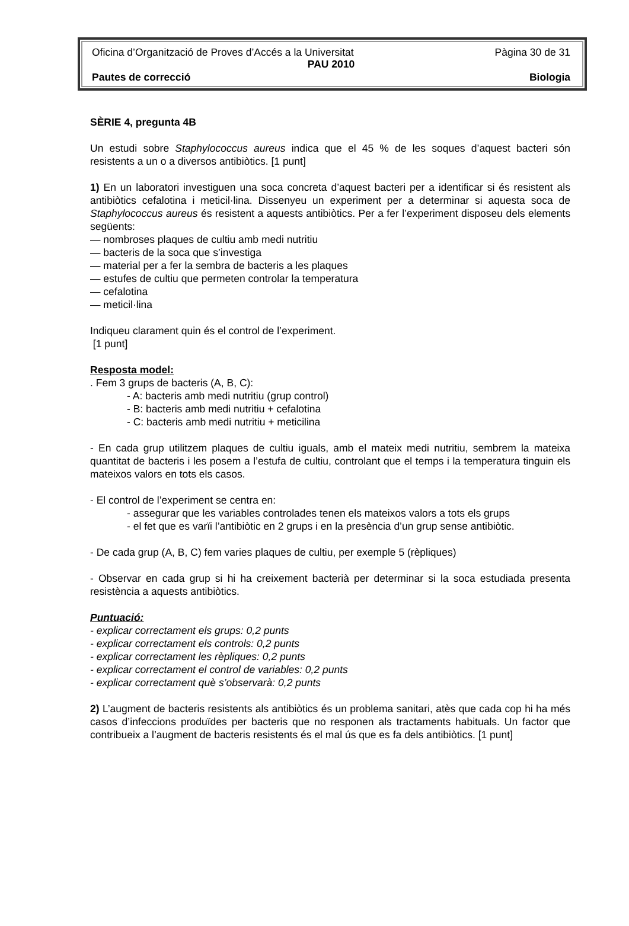Oficina d’Organització de Proves d’Accés a la Universitat Pàgina 30 de 31
PAU 2010
Pautes de correcció Biologia
SÈRIE 4, pregunta 4B
Un estudi sobre Staphylococcus aureus indica que el 45 % de les soques d’aquest bacteri són resistents a un o a diversos antibiòtics. [1 punt]
1) En un laboratori investiguen una soca concreta d’aquest bacteri per a identificar si és resistent als antibiòtics cefalotina i meticil·lina. Dissenyeu un experiment per a determinar si aquesta soca de Staphylococcus aureus és resistent a aquests antibiòtics. Per a fer l’experiment disposeu dels elements següents:
— nombroses plaques de cultiu amb medi nutritiu
— bacteris de la soca que s’investiga
— material per a fer la sembra de bacteris a les plaques
— estufes de cultiu que permeten controlar la temperatura
— cefalotina
— meticil·lina
Indiqueu clarament quin és el control de l’experiment.
[1 punt]
Resposta model:
. Fem 3 grups de bacteris (A, B, C):
- A: bacteris amb medi nutritiu (grup control)
- B: bacteris amb medi nutritiu + cefalotina
- C: bacteris amb medi nutritiu + meticilina
- En cada grup utilitzem plaques de cultiu iguals, amb el mateix medi nutritiu, sembrem la mateixa quantitat de bacteris i les posem a l’estufa de cultiu, controlant que el temps i la temperatura tinguin els mateixos valors en tots els casos.
- El control de l’experiment se centra en:
- assegurar que les variables controlades tenen els mateixos valors a tots els grups
- el fet que es varïi l’antibiòtic en 2 grups i en la presència d’un grup sense antibiòtic.
- De cada grup (A, B, C) fem varies plaques de cultiu, per exemple 5 (rèpliques)
- Observar en cada grup si hi ha creixement bacterià per determinar si la soca estudiada presenta resistència a aquests antibiòtics.
Puntuació:
- explicar correctament els grups: 0,2 punts
- explicar correctament els controls: 0,2 punts
- explicar correctament les rèpliques: 0,2 punts
- explicar correctament el control de variables: 0,2 punts
- explicar correctament què s’observarà: 0,2 punts
2) L’augment de bacteris resistents als antibiòtics és un problema sanitari, atès que cada cop hi ha més casos d’infeccions produïdes per bacteris que no responen als tractaments habituals. Un factor que contribueix a l’augment de bacteris resistents és el mal ús que es fa dels antibiòtics. [1 punt]